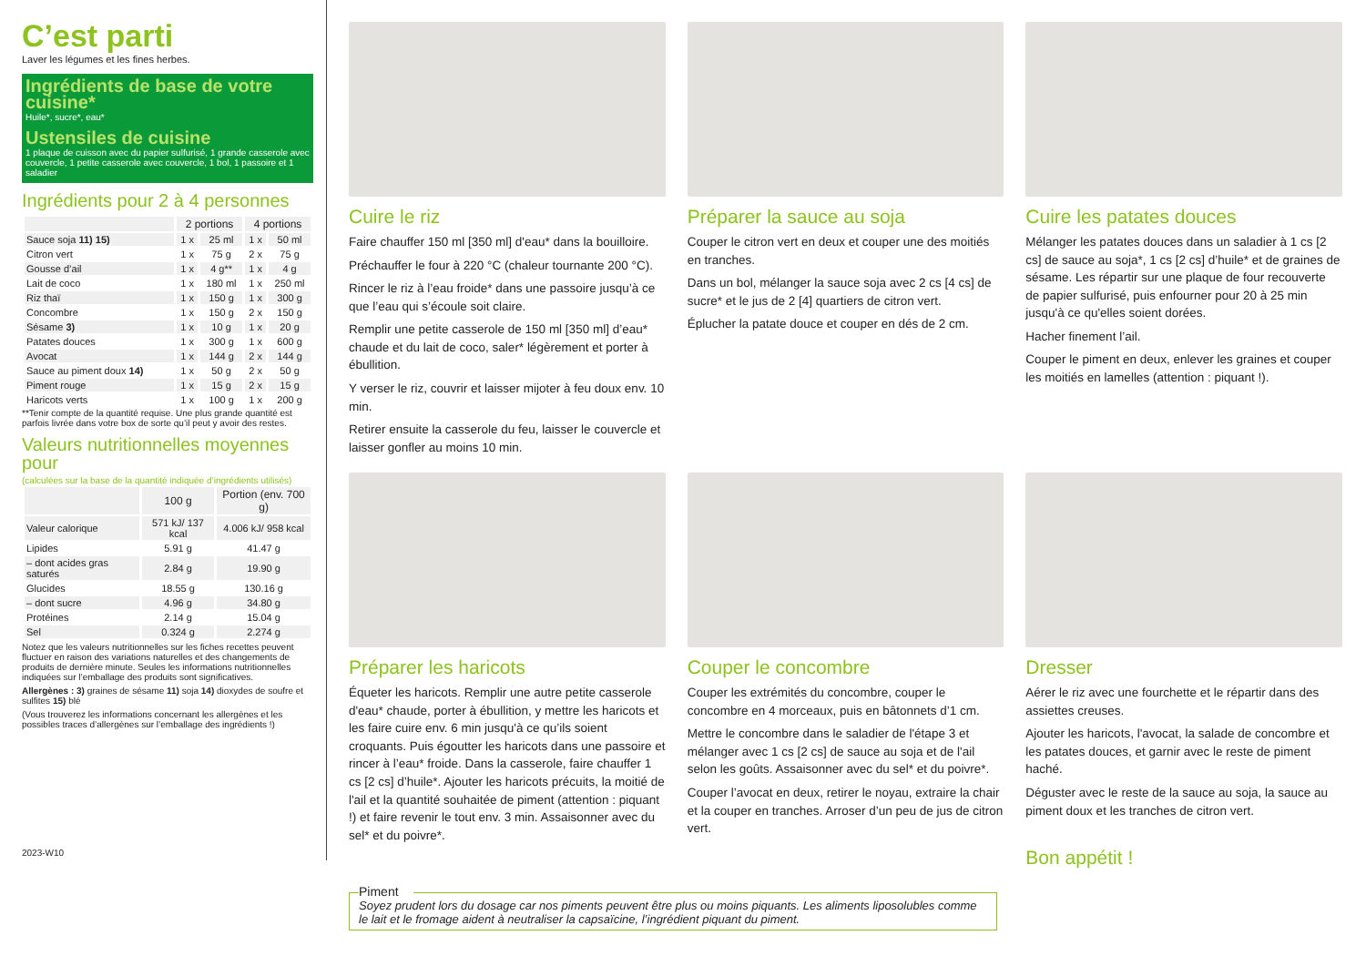C’est parti
Laver les légumes et les fines herbes.
Ingrédients de base de votre cuisine*
Huile*, sucre*, eau*
Ustensiles de cuisine
1 plaque de cuisson avec du papier sulfurisé, 1 grande casserole avec couvercle, 1 petite casserole avec couvercle, 1 bol, 1 passoire et 1 saladier
Ingrédients pour 2 à 4 personnes
| | 2 portions | | 4 portions | |
| --- | --- | --- | --- | --- |
| Sauce soja 11) 15) | 1 x | 25 ml | 1 x | 50 ml |
| Citron vert | 1 x | 75 g | 2 x | 75 g |
| Gousse d’ail | 1 x | 4 g** | 1 x | 4 g |
| Lait de coco | 1 x | 180 ml | 1 x | 250 ml |
| Riz thaï | 1 x | 150 g | 1 x | 300 g |
| Concombre | 1 x | 150 g | 2 x | 150 g |
| Sésame 3) | 1 x | 10 g | 1 x | 20 g |
| Patates douces | 1 x | 300 g | 1 x | 600 g |
| Avocat | 1 x | 144 g | 2 x | 144 g |
| Sauce au piment doux 14) | 1 x | 50 g | 2 x | 50 g |
| Piment rouge | 1 x | 15 g | 2 x | 15 g |
| Haricots verts | 1 x | 100 g | 1 x | 200 g |
**Tenir compte de la quantité requise. Une plus grande quantité est parfois livrée dans votre box de sorte qu’il peut y avoir des restes.
Valeurs nutritionnelles moyennes pour
(calculées sur la base de la quantité indiquée d’ingrédients utilisés)
| | 100 g | Portion (env. 700 g) |
| --- | --- | --- |
| Valeur calorique | 571 kJ/ 137 kcal | 4.006 kJ/ 958 kcal |
| Lipides | 5.91 g | 41.47 g |
| – dont acides gras saturés | 2.84 g | 19.90 g |
| Glucides | 18.55 g | 130.16 g |
| – dont sucre | 4.96 g | 34.80 g |
| Protéines | 2.14 g | 15.04 g |
| Sel | 0.324 g | 2.274 g |
Notez que les valeurs nutritionnelles sur les fiches recettes peuvent fluctuer en raison des variations naturelles et des changements de produits de dernière minute. Seules les informations nutritionnelles indiquées sur l’emballage des produits sont significatives.
Allergènes : 3) graines de sésame 11) soja 14) dioxydes de soufre et sulfites 15) blé
(Vous trouverez les informations concernant les allergènes et les possibles traces d’allergènes sur l’emballage des ingrédients !)
2023-W10
Cuire le riz
Faire chauffer 150 ml [350 ml] d'eau* dans la bouilloire.
Préchauffer le four à 220 °C (chaleur tournante 200 °C).
Rincer le riz à l’eau froide* dans une passoire jusqu’à ce que l’eau qui s’écoule soit claire.
Remplir une petite casserole de 150 ml [350 ml] d’eau* chaude et du lait de coco, saler* légèrement et porter à ébullition.
Y verser le riz, couvrir et laisser mijoter à feu doux env. 10 min.
Retirer ensuite la casserole du feu, laisser le couvercle et laisser gonfler au moins 10 min.
Préparer la sauce au soja
Couper le citron vert en deux et couper une des moitiés en tranches.
Dans un bol, mélanger la sauce soja avec 2 cs [4 cs] de sucre* et le jus de 2 [4] quartiers de citron vert.
Éplucher la patate douce et couper en dés de 2 cm.
Cuire les patates douces
Mélanger les patates douces dans un saladier à 1 cs [2 cs] de sauce au soja*, 1 cs [2 cs] d’huile* et de graines de sésame. Les répartir sur une plaque de four recouverte de papier sulfurisé, puis enfourner pour 20 à 25 min jusqu'à ce qu'elles soient dorées.
Hacher finement l’ail.
Couper le piment en deux, enlever les graines et couper les moitiés en lamelles (attention : piquant !).
Préparer les haricots
Équeter les haricots. Remplir une autre petite casserole d'eau* chaude, porter à ébullition, y mettre les haricots et les faire cuire env. 6 min jusqu'à ce qu’ils soient croquants. Puis égoutter les haricots dans une passoire et rincer à l’eau* froide. Dans la casserole, faire chauffer 1 cs [2 cs] d’huile*. Ajouter les haricots précuits, la moitié de l'ail et la quantité souhaitée de piment (attention : piquant !) et faire revenir le tout env. 3 min. Assaisonner avec du sel* et du poivre*.
Couper le concombre
Couper les extrémités du concombre, couper le concombre en 4 morceaux, puis en bâtonnets d’1 cm.
Mettre le concombre dans le saladier de l'étape 3 et mélanger avec 1 cs [2 cs] de sauce au soja et de l'ail selon les goûts. Assaisonner avec du sel* et du poivre*.
Couper l’avocat en deux, retirer le noyau, extraire la chair et la couper en tranches. Arroser d’un peu de jus de citron vert.
Dresser
Aérer le riz avec une fourchette et le répartir dans des assiettes creuses.
Ajouter les haricots, l'avocat, la salade de concombre et les patates douces, et garnir avec le reste de piment haché.
Déguster avec le reste de la sauce au soja, la sauce au piment doux et les tranches de citron vert.
Bon appétit !
Piment
Soyez prudent lors du dosage car nos piments peuvent être plus ou moins piquants. Les aliments liposolubles comme le lait et le fromage aident à neutraliser la capsaïcine, l’ingrédient piquant du piment.